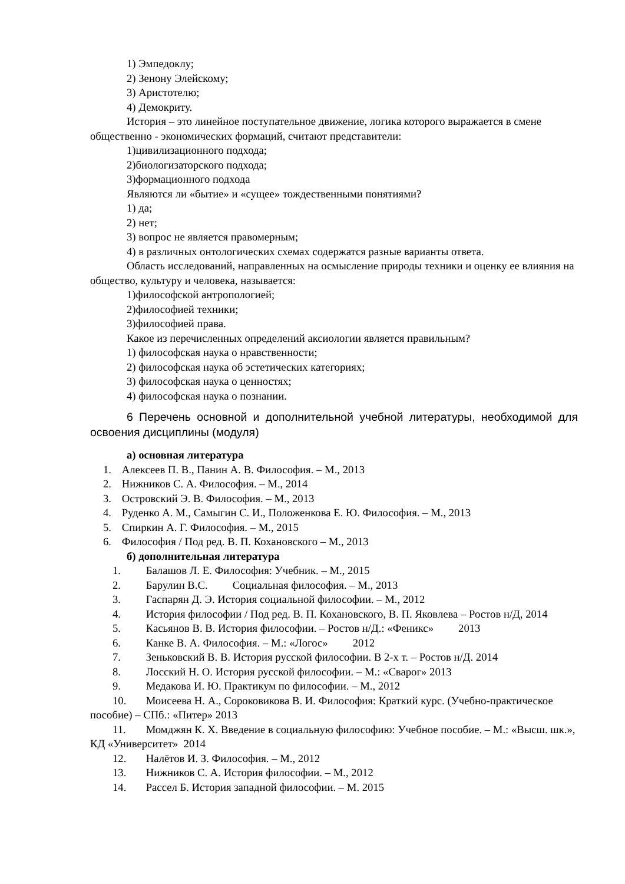1) Эмпедоклу;
2) Зенону Элейскому;
3) Аристотелю;
4) Демокриту.
История – это линейное поступательное движение, логика которого выражается в смене общественно - экономических формаций, считают представители:
1)цивилизационного подхода;
2)биологизаторского подхода;
3)формационного подхода
Являются ли «бытие» и «сущее» тождественными понятиями?
1) да;
2) нет;
3) вопрос не является правомерным;
4) в различных онтологических схемах содержатся разные варианты ответа.
Область исследований, направленных на осмысление природы техники и оценку ее влияния на общество, культуру и человека, называется:
1)философской антропологией;
2)философией техники;
3)философией права.
Какое из перечисленных определений аксиологии является правильным?
1) философская наука о нравственности;
2) философская наука об эстетических категориях;
3) философская наука о ценностях;
4) философская наука о познании.
6 Перечень основной и дополнительной учебной литературы, необходимой для освоения дисциплины (модуля)
а) основная литература
1. Алексеев П. В., Панин А. В. Философия. – М., 2013
2. Нижников С. А. Философия. – М., 2014
3. Островский Э. В. Философия. – М., 2013
4. Руденко А. М., Самыгин С. И., Положенкова Е. Ю. Философия. – М., 2013
5. Спиркин А. Г. Философия. – М., 2015
6. Философия / Под ред. В. П. Кохановского – М., 2013
б) дополнительная литература
1. Балашов Л. Е. Философия: Учебник. – М., 2015
2. Барулин В.С. Социальная философия. – М., 2013
3. Гаспарян Д. Э. История социальной философии. – М., 2012
4. История философии / Под ред. В. П. Кохановского, В. П. Яковлева – Ростов н/Д, 2014
5. Касьянов В. В. История философии. – Ростов н/Д.: «Феникс» 2013
6. Канке В. А. Философия. – М.: «Логос» 2012
7. Зеньковский В. В. История русской философии. В 2-х т. – Ростов н/Д. 2014
8. Лосский Н. О. История русской философии. – М.: «Сварог» 2013
9. Медакова И. Ю. Практикум по философии. – М., 2012
10. Моисеева Н. А., Сороковикова В. И. Философия: Краткий курс. (Учебно-практическое пособие) – СПб.: «Питер» 2013
11. Момджян К. Х. Введение в социальную философию: Учебное пособие. – М.: «Высш. шк.», КД «Университет» 2014
12. Налётов И. З. Философия. – М., 2012
13. Нижников С. А. История философии. – М., 2012
14. Рассел Б. История западной философии. – М. 2015